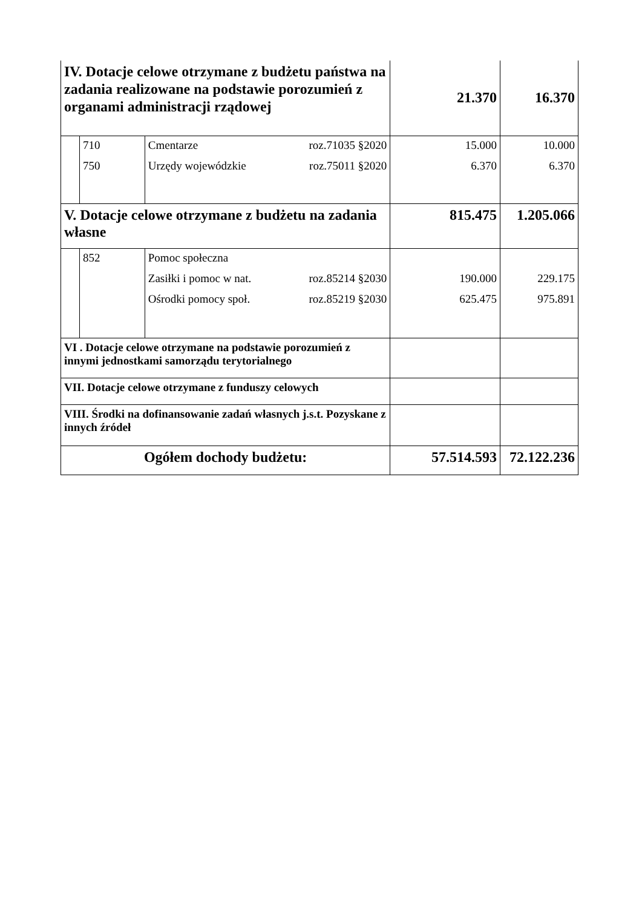| IV. Dotacje celowe otrzymane z budżetu państwa na zadania realizowane na podstawie porozumień z organami administracji rządowej | | | 21.370 | 16.370 |
| | 710 750 | Cmentarze roz.71035 §2020 Urzędy wojewódzkie roz.75011 §2020 | 15.000 6.370 | 10.000 6.370 |
| V. Dotacje celowe otrzymane z budżetu na zadania własne | | | 815.475 | 1.205.066 |
| | 852 | Pomoc społeczna Zasiłki i pomoc w nat. roz.85214 §2030 Ośrodki pomocy społ. roz.85219 §2030 | 190.000 625.475 | 229.175 975.891 |
| VI . Dotacje celowe otrzymane na podstawie porozumień z innymi jednostkami samorządu terytorialnego | | | | |
| VII. Dotacje celowe otrzymane z funduszy celowych | | | | |
| VIII. Środki na dofinansowanie zadań własnych j.s.t. Pozyskane z innych źródeł | | | | |
| Ogółem dochody budżetu: | | | 57.514.593 | 72.122.236 |